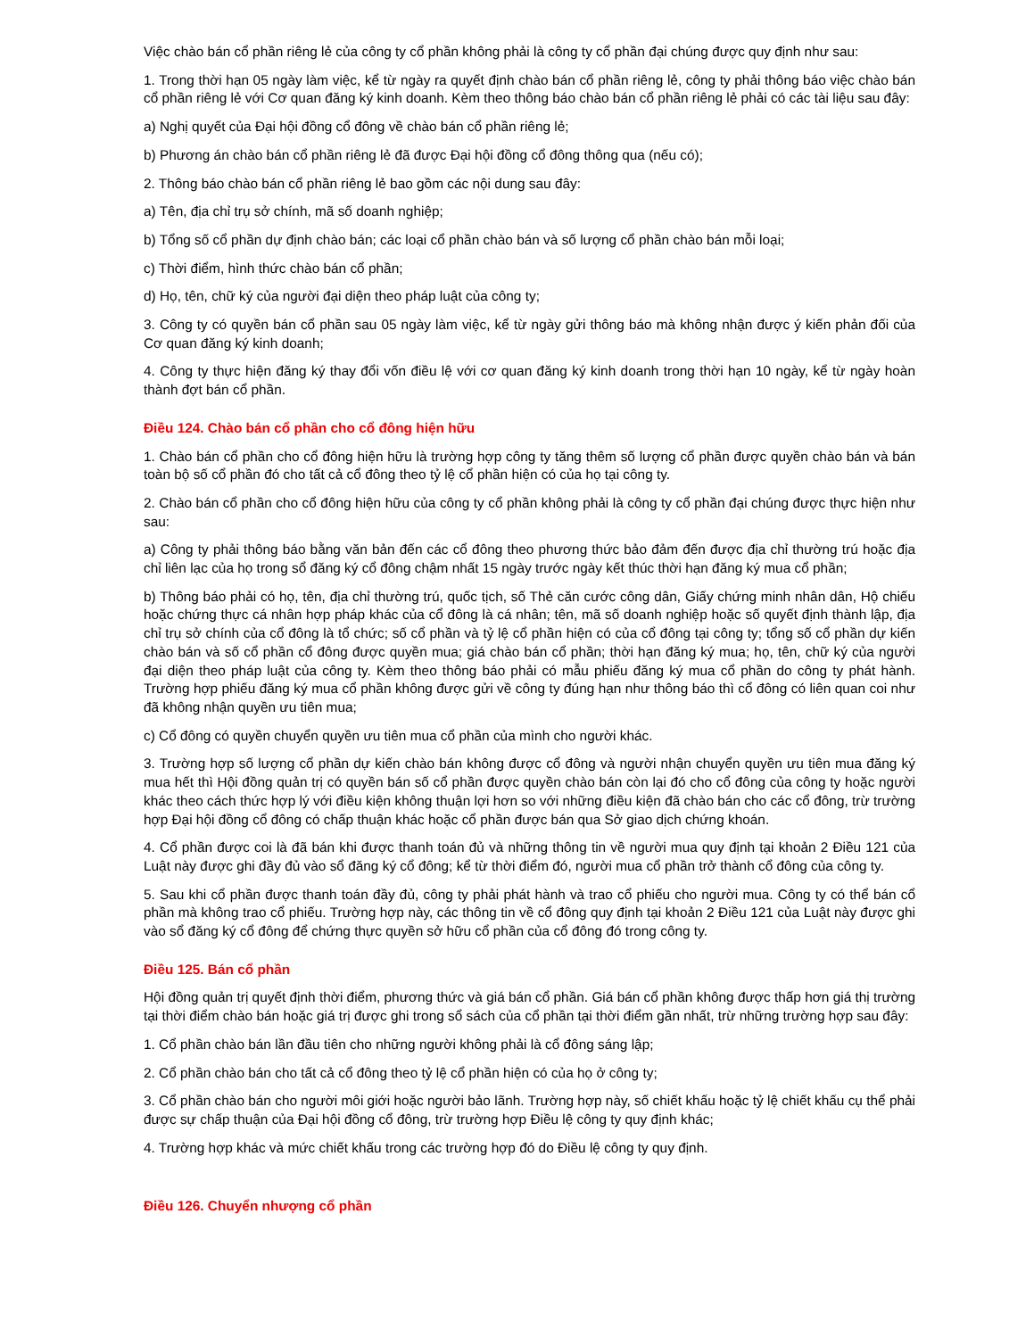Việc chào bán cổ phần riêng lẻ của công ty cổ phần không phải là công ty cổ phần đại chúng được quy định như sau:
1. Trong thời hạn 05 ngày làm việc, kể từ ngày ra quyết định chào bán cổ phần riêng lẻ, công ty phải thông báo việc chào bán cổ phần riêng lẻ với Cơ quan đăng ký kinh doanh. Kèm theo thông báo chào bán cổ phần riêng lẻ phải có các tài liệu sau đây:
a) Nghị quyết của Đại hội đồng cổ đông về chào bán cổ phần riêng lẻ;
b) Phương án chào bán cổ phần riêng lẻ đã được Đại hội đồng cổ đông thông qua (nếu có);
2. Thông báo chào bán cổ phần riêng lẻ bao gồm các nội dung sau đây:
a) Tên, địa chỉ trụ sở chính, mã số doanh nghiệp;
b) Tổng số cổ phần dự định chào bán; các loại cổ phần chào bán và số lượng cổ phần chào bán mỗi loại;
c) Thời điểm, hình thức chào bán cổ phần;
d) Họ, tên, chữ ký của người đại diện theo pháp luật của công ty;
3. Công ty có quyền bán cổ phần sau 05 ngày làm việc, kể từ ngày gửi thông báo mà không nhận được ý kiến phản đối của Cơ quan đăng ký kinh doanh;
4. Công ty thực hiện đăng ký thay đổi vốn điều lệ với cơ quan đăng ký kinh doanh trong thời hạn 10 ngày, kể từ ngày hoàn thành đợt bán cổ phần.
Điều 124. Chào bán cổ phần cho cổ đông hiện hữu
1. Chào bán cổ phần cho cổ đông hiện hữu là trường hợp công ty tăng thêm số lượng cổ phần được quyền chào bán và bán toàn bộ số cổ phần đó cho tất cả cổ đông theo tỷ lệ cổ phần hiện có của họ tại công ty.
2. Chào bán cổ phần cho cổ đông hiện hữu của công ty cổ phần không phải là công ty cổ phần đại chúng được thực hiện như sau:
a) Công ty phải thông báo bằng văn bản đến các cổ đông theo phương thức bảo đảm đến được địa chỉ thường trú hoặc địa chỉ liên lạc của họ trong sổ đăng ký cổ đông chậm nhất 15 ngày trước ngày kết thúc thời hạn đăng ký mua cổ phần;
b) Thông báo phải có họ, tên, địa chỉ thường trú, quốc tịch, số Thẻ căn cước công dân, Giấy chứng minh nhân dân, Hộ chiếu hoặc chứng thực cá nhân hợp pháp khác của cổ đông là cá nhân; tên, mã số doanh nghiệp hoặc số quyết định thành lập, địa chỉ trụ sở chính của cổ đông là tổ chức; số cổ phần và tỷ lệ cổ phần hiện có của cổ đông tại công ty; tổng số cổ phần dự kiến chào bán và số cổ phần cổ đông được quyền mua; giá chào bán cổ phần; thời hạn đăng ký mua; họ, tên, chữ ký của người đại diện theo pháp luật của công ty. Kèm theo thông báo phải có mẫu phiếu đăng ký mua cổ phần do công ty phát hành. Trường hợp phiếu đăng ký mua cổ phần không được gửi về công ty đúng hạn như thông báo thì cổ đông có liên quan coi như đã không nhận quyền ưu tiên mua;
c) Cổ đông có quyền chuyển quyền ưu tiên mua cổ phần của mình cho người khác.
3. Trường hợp số lượng cổ phần dự kiến chào bán không được cổ đông và người nhận chuyển quyền ưu tiên mua đăng ký mua hết thì Hội đồng quản trị có quyền bán số cổ phần được quyền chào bán còn lại đó cho cổ đông của công ty hoặc người khác theo cách thức hợp lý với điều kiện không thuận lợi hơn so với những điều kiện đã chào bán cho các cổ đông, trừ trường hợp Đại hội đồng cổ đông có chấp thuận khác hoặc cổ phần được bán qua Sở giao dịch chứng khoán.
4. Cổ phần được coi là đã bán khi được thanh toán đủ và những thông tin về người mua quy định tại khoản 2 Điều 121 của Luật này được ghi đầy đủ vào sổ đăng ký cổ đông; kể từ thời điểm đó, người mua cổ phần trở thành cổ đông của công ty.
5. Sau khi cổ phần được thanh toán đầy đủ, công ty phải phát hành và trao cổ phiếu cho người mua. Công ty có thể bán cổ phần mà không trao cổ phiếu. Trường hợp này, các thông tin về cổ đông quy định tại khoản 2 Điều 121 của Luật này được ghi vào sổ đăng ký cổ đông để chứng thực quyền sở hữu cổ phần của cổ đông đó trong công ty.
Điều 125. Bán cổ phần
Hội đồng quản trị quyết định thời điểm, phương thức và giá bán cổ phần. Giá bán cổ phần không được thấp hơn giá thị trường tại thời điểm chào bán hoặc giá trị được ghi trong sổ sách của cổ phần tại thời điểm gần nhất, trừ những trường hợp sau đây:
1. Cổ phần chào bán lần đầu tiên cho những người không phải là cổ đông sáng lập;
2. Cổ phần chào bán cho tất cả cổ đông theo tỷ lệ cổ phần hiện có của họ ở công ty;
3. Cổ phần chào bán cho người môi giới hoặc người bảo lãnh. Trường hợp này, số chiết khấu hoặc tỷ lệ chiết khấu cụ thể phải được sự chấp thuận của Đại hội đồng cổ đông, trừ trường hợp Điều lệ công ty quy định khác;
4. Trường hợp khác và mức chiết khấu trong các trường hợp đó do Điều lệ công ty quy định.
Điều 126. Chuyển nhượng cổ phần